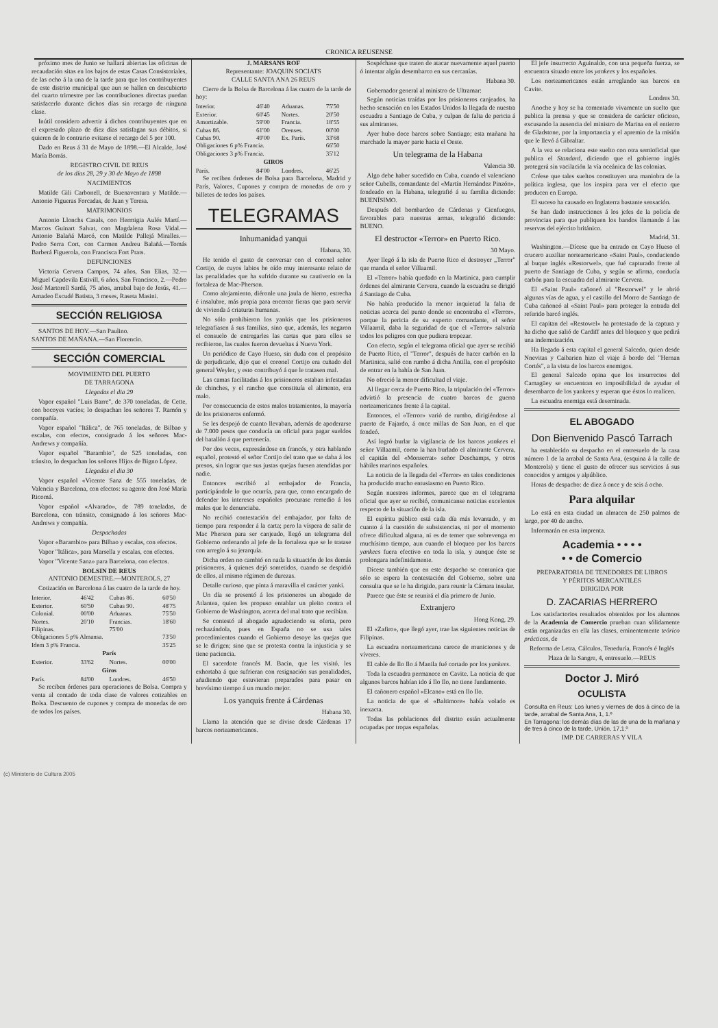CRONICA REUSENSE
próximo mes de Junio se hallará abiertas las oficinas de recaudación sitas en los bajos de estas Casas Consistoriales, de las ocho á la una de la tarde para que los contribuyentes de este distrito municipal que aun se hallen en descubierto del cuarto trimestre por las contribuciones directas puedan satisfacerlo durante dichos días sin recargo de ninguna clase.
Inútil considero advertir á dichos contribuyentes que en el expresado plazo de diez días satisfagan sus débitos, si quieren de lo contrario evitarse el recargo del 5 por 100.
Dado en Reus á 31 de Mayo de 1898.—El Alcalde, José María Borrás.
REGISTRO CIVIL DE REUS
de los días 28, 29 y 30 de Mayo de 1898
NACIMIENTOS
Matilde Gili Carbonell, de Buenaventura y Matilde.—Antonio Figueras Forcadas, de Juan y Teresa.
MATRIMONIOS
Antonio Llonchs Casals, con Hermigia Aulés Martí.—Marcos Guinart Salvat, con Magdalena Rosa Vidal.—Antonio Balañá Marcó, con Matilde Pallejá Miralles.—Pedro Serra Cort, con Carmen Andreu Balañá.—Tomás Barberá Figuerola, con Francisca Fort Prats.
DEFUNCIONES
Victoria Cervera Campos, 74 años, San Elias, 32.—Miguel Capdevila Estivill, 6 años, San Francisco, 2.—Pedro José Martorell Sardá, 75 años, arrabal bajo de Jesús, 41.—Amadeo Escudé Batista, 3 meses, Raseta Masini.
SECCIÓN RELIGIOSA
SANTOS DE HOY.—San Paulino.
SANTOS DE MAÑANA.—San Florencio.
SECCIÓN COMERCIAL
MOVIMIENTO DEL PUERTO
DE TARRAGONA
Llegadas el dia 29
Vapor español "Luis Barre", de 370 toneladas, de Cette, con bocoyes vacíos; lo despachan los señores T. Ramón y compañía.
Vapor español "Itálica", de 765 toneladas, de Bilbao y escalas, con efectos, consignado á los señores Mac-Andrews y compañía.
Vapor español "Barambio", de 525 toneladas, con tránsito, lo despachan los señores Hijos de Bigno López.
Llegadas el dia 30
Vapor español «Vicente Sanz de 555 toneladas, de Valencia y Barcelona, con efectos: su agente don José María Ricomá.
Vapor español «Alvarado», de 789 toneladas, de Barcelona, con tránsito, consignado á los señores Mac-Andrews y compañía.
Despachadas
Vapor «Barambio» para Bilbao y escalas, con efectos.
Vapor "Itálica», para Marsella y escalas, con efectos.
Vapor "Vicente Sanz» para Barcelona, con efectos.
BOLSIN DE REUS
ANTONIO DEMESTRE.—MONTEROLS, 27
Cotización en Barcelona á las cuatro de la tarde de hoy.
| Interior. | 46'42 | Cubas 86. | 60'50 |
| Exterior. | 60'50 | Cubas 90. | 48'75 |
| Colonial. | 00'00 | Aduanas. | 75'50 |
| Nortes. | 20'10 | Francias. | 18'60 |
| Filipinas. | | 75'00 | |
| Obligaciones 5 p% Almansa. | | | 73'50 |
| Idem 3 p% Francia. | | | 35'25 |
| París | | | |
| Exterior. | 33'62 | Nortes. | 00'00 |
| Giros | | | |
| París. | 84'00 | Londres. | 46'50 |
Se reciben órdenes para operaciones de Bolsa. Compra y venta al contado de toda clase de valores cotizables en Bolsa. Descuento de cupones y compra de monedas de oro de todos los países.
J. MARSANS ROF
Representante: JOAQUIN SOCIATS
CALLE SANTA ANA 26 REUS
Cierre de la Bolsa de Barcelona á las cuatro de la tarde de hoy:
| Interior. | 46'40 | Aduanas. | 75'50 |
| Exterior. | 60'45 | Nortes. | 20'50 |
| Amortizable. | 59'00 | Francia. | 18'55 |
| Cubas 86. | 61'00 | Orenses. | 00'00 |
| Cubas 90. | 49'00 | Ex. París. | 33'68 |
| Obligaciones 6 p% Francia. | | | 66'50 |
| Obligaciones 3 p% Francia. | | | 35'12 |
| GIROS | | | |
| París. | 84'00 | Londres. | 46'25 |
Se reciben órdenes de Bolsa para Barcelona, Madrid y París, Valores, Cupones y compra de monedas de oro y billetes de todos los países.
TELEGRAMAS
Inhumanidad yanqui
Habana, 30.
He tenido el gusto de conversar con el coronel señor Cortijo, de cuyos labios he oído muy interesante relato de las penalidades que ha sufrido durante su cautiverio en la fortaleza de Mac-Pherson.
Como alojamiento, diéronle una jaula de hierro, estrecha é insalubre, más propia para encerrar fieras que para servir de vivienda á criaturas humanas.
No sólo prohibieron los yankis que los prisioneros telegrafiasen á sus familias, sino que, además, les negaron el consuelo de entregarles las cartas que para ellos se recibieron, las cuales fueron devueltas á Nueva York.
Un periódico de Cayo Hueso, sin duda con el propósito de perjudicarle, dijo que el coronel Cortijo era cuñado del general Weyler, y esto contribuyó á que le tratasen mal.
Las camas facilitadas á los prisioneros estaban infestadas de chinches, y el rancho que constituía el alimento, era malo.
Por consecuencia de estos malos tratamientos, la mayoría de los prisioneros enfermó.
Se les despojó de cuanto llevaban, además de apoderarse de 7.000 pesos que conducía un oficial para pagar sueldos del batallón á que pertenecía.
Por dos veces, expresándose en francés, y otra hablando español, protestó el señor Cortijo del trato que se daba á los presos, sin lograr que sus justas quejas fuesen atendidas por nadie.
Entonces escribió al embajador de Francia, participándole lo que ocurría, para que, como encargado de defender los intereses españoles procurase remedio á los males que le denunciaba.
No recibió contestación del embajador, por falta de tiempo para responder á la carta; pero la víspera de salir de Mac Pherson para ser canjeado, llegó un telegrama del Gobierno ordenando al jefe de la fortaleza que se le tratase con arreglo á su jerarquía.
Dicha orden no cambió en nada la situación de los demás prisioneros, á quienes dejó sometidos, cuando se despidió de ellos, al mismo régimen de durezas.
Detalle curioso, que pinta á maravilla el carácter yanki.
Un día se presentó á los prisioneros un abogado de Atlantea, quien les propuso entablar un pleito contra el Gobierno de Washington, acerca del mal trato que recibían.
Se contestó al abogado agradeciendo su oferta, pero rechazándola, pues en España no se usa tales procedimientos cuando el Gobierno desoye las quejas que se le dirigen; sino que se protesta contra la injusticia y se tiene paciencia.
El sacerdote francés M. Bacin, que les visitó, les exhortaba á que sufrieran con resignación sus penalidades, añadiendo que estuvieran preparados para pasar en brevísimo tiempo á un mundo mejor.
Los yanquis frente á Cárdenas
Habana 30.
Llama la atención que se divise desde Cárdenas 17 barcos norteamericanos.
Sospéchase que traten de atacar nuevamente aquel puerto ó intentar algún desembarco en sus cercanías.
Habana 30.
Gobernador general al ministro de Ultramar:
Según noticias traídas por los prisioneros canjeados, ha hecho sensación en los Estados Unidos la llegada de nuestra escuadra a Santiago de Cuba, y culpan de falta de pericia á sus almirantes.
Ayer hubo doce barcos sobre Santiago; esta mañana ha marchado la mayor parte hacia el Oeste.
Un telegrama de la Habana
Valencia 30.
Algo debe haber sucedido en Cuba, cuando el valenciano señor Cubells, comandante del «Martín Hernández Pinzón», fondeado en la Habana, telegrafió á su familia diciendo: BUENÍSIMO.
Después del bombardeo de Cárdenas y Cienfuegos, favorables para nuestras armas, telegrafió diciendo: BUENO.
El destructor «Terror» en Puerto Rico.
30 Mayo.
Ayer llegó á la isla de Puerto Rico el destroyer „Terror" que manda el señor Villaamil.
El «Terror» había quedado en la Martinica, para cumplir órdenes del almirante Cervera, cuando la escuadra se dirigió á Santiago de Cuba.
No había producido la menor inquietud la falta de noticias acerca del punto donde se encontraba el «Terror», porque la pericia de su experto comandante, el señor Villaamil, daba la seguridad de que el «Terror» salvaría todos los peligros con que pudiera tropezar.
Con efecto, según el telegrama oficial que ayer se recibió de Puerto Rico, el "Terror", después de hacer carbón en la Martinica, salió con rumbo á dicha Antilla, con el propósito de entrar en la bahía de San Juan.
No ofreció la menor dificultad el viaje.
Al llegar cerca de Puerto Rico, la tripulación del «Terror» advirtió la presencia de cuatro barcos de guerra norteamericanos frente á la capital.
Entonces, el «Terror» varió de rumbo, dirigiéndose al puerto de Fajardo, á once millas de San Juan, en el que fondeó.
Así logró burlar la vigilancia de los barcos yankees el señor Villaamil, como la han burlado el almirante Cervera, el capitán del «Monserrat» señor Deschamps, y otros hábiles marinos españoles.
La noticia de la llegada del «Terror» en tales condiciones ha producido mucho entusiasmo en Puerto Rico.
Según nuestros informes, parece que en el telegrama oficial que ayer se recibió, comunicanse noticias excelentes respecto de la situación de la isla.
El espíritu público está cada día más levantado, y en cuanto á la cuestión de subsistencias, ni por el momento ofrece dificultad alguna, ni es de temer que sobrevenga en muchísimo tiempo, aun cuando el bloqueo por los barcos yankees fuera efectivo en toda la isla, y aunque éste se prolongara indefinidamente.
Dícese también que en este despacho se comunica que sólo se espera la contestación del Gobierno, sobre una consulta que se le ha dirigido, para reunir la Cámara insular.
Parece que éste se reunirá el día primero de Junio.
Extranjero
Hong Kong, 29.
El «Zafiro», que llegó ayer, trae las siguientes noticias de Filipinas.
La escuadra norteamericana carece de municiones y de víveres.
El cable de Ilo Ilo á Manila fué cortado por los yankees.
Toda la escuadra permanece en Cavite. La noticia de que algunos barcos habían ido á Ilo Ilo, no tiene fundamento.
El cañonero español «Elcano» está en Ilo Ilo.
La noticia de que el «Baltimore» había volado es inexacta.
Todas las poblaciones del distrito están actualmente ocupadas por tropas españolas.
El jefe insurrecto Aguinaldo, con una pequeña fuerza, se encuentra situado entre los yankees y los españoles.
Los norteamericanos están arreglando sus barcos en Cavite.
Londres 30.
Anoche y hoy se ha comentado vivamente un suelto que publica la prensa y que se considera de carácter oficioso, excusando la ausencia del ministro de Marina en el entierro de Gladstone, por la importancia y el apremio de la misión que le llevó á Gibraltar.
A la vez se relaciona este suelto con otra semioficial que publica el Standard, diciendo que el gobierno inglés protegerá sin vacilación la vía oceánica de las colonias.
Créese que tales sueltos constituyen una maniobra de la política inglesa, que los inspira para ver el efecto que producen en Europa.
El suceso ha causado en Inglaterra bastante sensación.
Se han dado instrucciones á los jefes de la policía de provincias para que publiquen los bandos llamando á las reservas del ejército británico.
Madrid, 31.
Washington.—Dícese que ha entrado en Cayo Hueso el crucero auxiliar norteamericano «Saint Paul», conduciendo al buque inglés «Restorwel», que fué capturado frente al puerto de Santiago de Cuba, y según se afirma, conducía carbón para la escuadra del almirante Cervera.
El «Saint Paul» cañoneó al "Restorwel" y le abrió algunas vías de agua, y el castillo del Morro de Santiago de Cuba cañoneó al «Saint Paul» para proteger la entrada del referido barcó inglés.
El capitan del «Restowel» ha protestado de la captura y ha dicho que salió de Cardiff antes del bloqueo y que pedirá una indemnización.
Ha llegado á esta capital el general Salcedo, quien desde Nnevitas y Caibarien hizo el viaje á bordo del "Hernan Cortés", a la vista de los barcos enemigos.
El general Salcedo opina que los insurrectos del Camagüey se encuentran en imposibilidad de ayudar el desembarco de los yankees y esperan que éstos lo realicen.
La escuadra enemiga está deseminada.
EL ABOGADO
Don Bienvenido Pascó Tarrach
ha establecido su despacho en el entresuelo de la casa número 1 de la arrabal de Santa Ana, (esquina á la calle de Monterols) y tiene el gusto de ofrecer sus servicios á sus conocidos y amigos y alpúblico.
Horas de despacho: de diez á once y de seis á ocho.
Para alquilar
Lo está en esta ciudad un almacen de 250 palmos de largo, por 40 de ancho.
Informarán en esta imprenta.
Academia • • • •
• • de Comercio
PREPARATORIA DE TENEDORES DE LIBROS
Y PÉRITOS MERCANTILES
DIRIGIDA POR
D. ZACARIAS HERRERO
Los satisfactorios resultados obtenidos por los alumnos de la Academia de Comercio prueban cuan sólidamente están organizadas en ella las clases, eminentemente teórico prácticas, de
Reforma de Letra, Cálculos, Teneduría, Francés é Inglés
Plaza de la Sangre, 4, entresuelo.—REUS
Doctor J. Miró
OCULISTA
Consulta en Reus: Los lunes y viernes de dos á cinco de la tarde, arrabal de Santa Ana, 1, 1.º
En Tarragona: los demás días de las de una de la mañana y de tres á cinco de la tarde, Unión, 17,1.º
IMP. DE CARRERAS Y VILA
(c) Ministerio de Cultura 2005